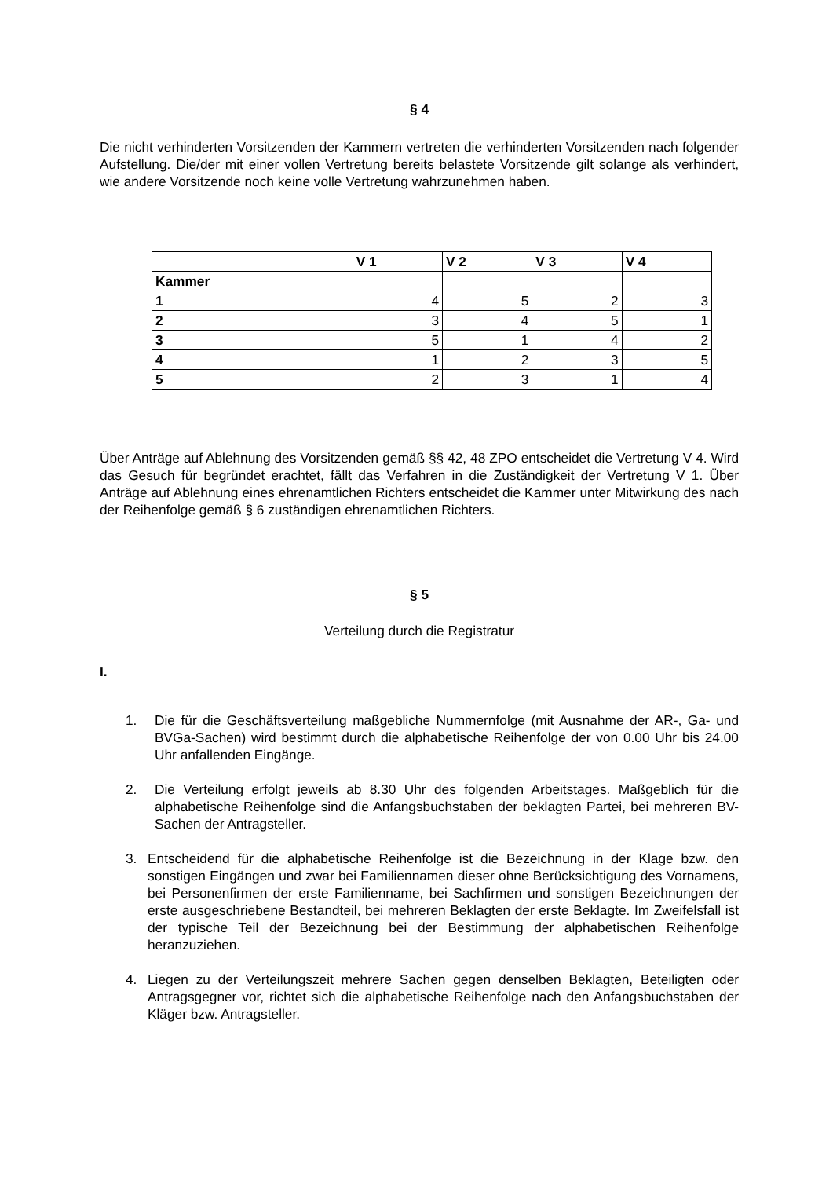§ 4
Die nicht verhinderten Vorsitzenden der Kammern vertreten die verhinderten Vorsitzenden nach folgender Aufstellung. Die/der mit einer vollen Vertretung bereits belastete Vorsitzende gilt solange als verhindert, wie andere Vorsitzende noch keine volle Vertretung wahrzunehmen haben.
| | V 1 | V 2 | V 3 | V 4 |
| --- | --- | --- | --- | --- |
| Kammer | | | | |
| 1 | 4 | 5 | 2 | 3 |
| 2 | 3 | 4 | 5 | 1 |
| 3 | 5 | 1 | 4 | 2 |
| 4 | 1 | 2 | 3 | 5 |
| 5 | 2 | 3 | 1 | 4 |
Über Anträge auf Ablehnung des Vorsitzenden gemäß §§ 42, 48 ZPO entscheidet die Vertretung V 4. Wird das Gesuch für begründet erachtet, fällt das Verfahren in die Zuständigkeit der Vertretung V 1. Über Anträge auf Ablehnung eines ehrenamtlichen Richters entscheidet die Kammer unter Mitwirkung des nach der Reihenfolge gemäß § 6 zuständigen ehrenamtlichen Richters.
§ 5
Verteilung durch die Registratur
I.
1. Die für die Geschäftsverteilung maßgebliche Nummernfolge (mit Ausnahme der AR-, Ga- und BVGa-Sachen) wird bestimmt durch die alphabetische Reihenfolge der von 0.00 Uhr bis 24.00 Uhr anfallenden Eingänge.
2. Die Verteilung erfolgt jeweils ab 8.30 Uhr des folgenden Arbeitstages. Maßgeblich für die alphabetische Reihenfolge sind die Anfangsbuchstaben der beklagten Partei, bei mehreren BV-Sachen der Antragsteller.
3. Entscheidend für die alphabetische Reihenfolge ist die Bezeichnung in der Klage bzw. den sonstigen Eingängen und zwar bei Familiennamen dieser ohne Berücksichtigung des Vornamens, bei Personenfirmen der erste Familienname, bei Sachfirmen und sonstigen Bezeichnungen der erste ausgeschriebene Bestandteil, bei mehreren Beklagten der erste Beklagte. Im Zweifelsfall ist der typische Teil der Bezeichnung bei der Bestimmung der alphabetischen Reihenfolge heranzuziehen.
4. Liegen zu der Verteilungszeit mehrere Sachen gegen denselben Beklagten, Beteiligten oder Antragsgegner vor, richtet sich die alphabetische Reihenfolge nach den Anfangsbuchstaben der Kläger bzw. Antragsteller.